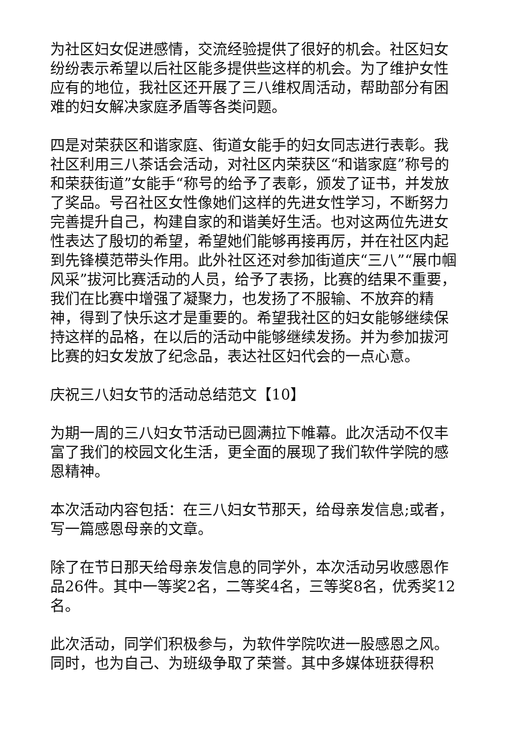为社区妇女促进感情，交流经验提供了很好的机会。社区妇女纷纷表示希望以后社区能多提供些这样的机会。为了维护女性应有的地位，我社区还开展了三八维权周活动，帮助部分有困难的妇女解决家庭矛盾等各类问题。
四是对荣获区和谐家庭、街道女能手的妇女同志进行表彰。我社区利用三八茶话会活动，对社区内荣获区“和谐家庭”称号的和荣获街道”女能手“称号的给予了表彰，颁发了证书，并发放了奖品。号召社区女性像她们这样的先进女性学习，不断努力完善提升自己，构建自家的和谐美好生活。也对这两位先进女性表达了殷切的希望，希望她们能够再接再厉，并在社区内起到先锋模范带头作用。此外社区还对参加街道庆“三八”“展巾帼风采”拔河比赛活动的人员，给予了表扬，比赛的结果不重要，我们在比赛中增强了凝聚力，也发扬了不服输、不放弃的精神，得到了快乐这才是重要的。希望我社区的妇女能够继续保持这样的品格，在以后的活动中能够继续发扬。并为参加拔河比赛的妇女发放了纪念品，表达社区妇代会的一点心意。
庆祝三八妇女节的活动总结范文【10】
为期一周的三八妇女节活动已圆满拉下帷幕。此次活动不仅丰富了我们的校园文化生活，更全面的展现了我们软件学院的感恩精神。
本次活动内容包括：在三八妇女节那天，给母亲发信息;或者，写一篇感恩母亲的文章。
除了在节日那天给母亲发信息的同学外，本次活动另收感恩作品26件。其中一等奖2名，二等奖4名，三等奖8名，优秀奖12名。
此次活动，同学们积极参与，为软件学院吹进一股感恩之风。同时，也为自己、为班级争取了荣誉。其中多媒体班获得积